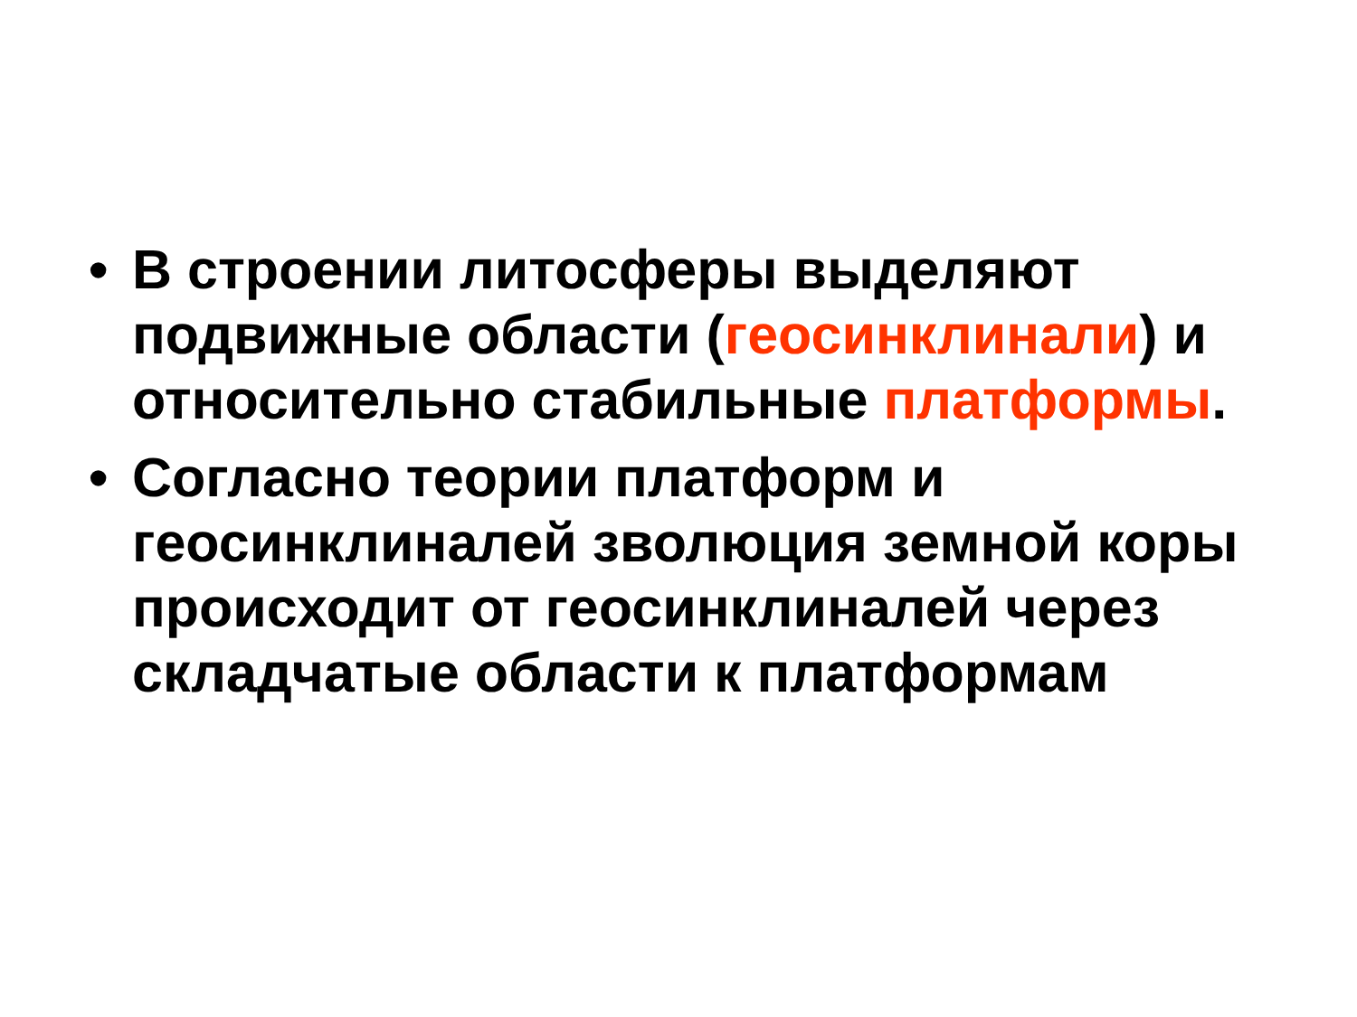• В строении литосферы выделяют подвижные области (геосинклинали) и относительно стабильные платформы.
• Согласно теории платформ и геосинклиналей зволюция земной коры происходит от геосинклиналей через складчатые области к платформам